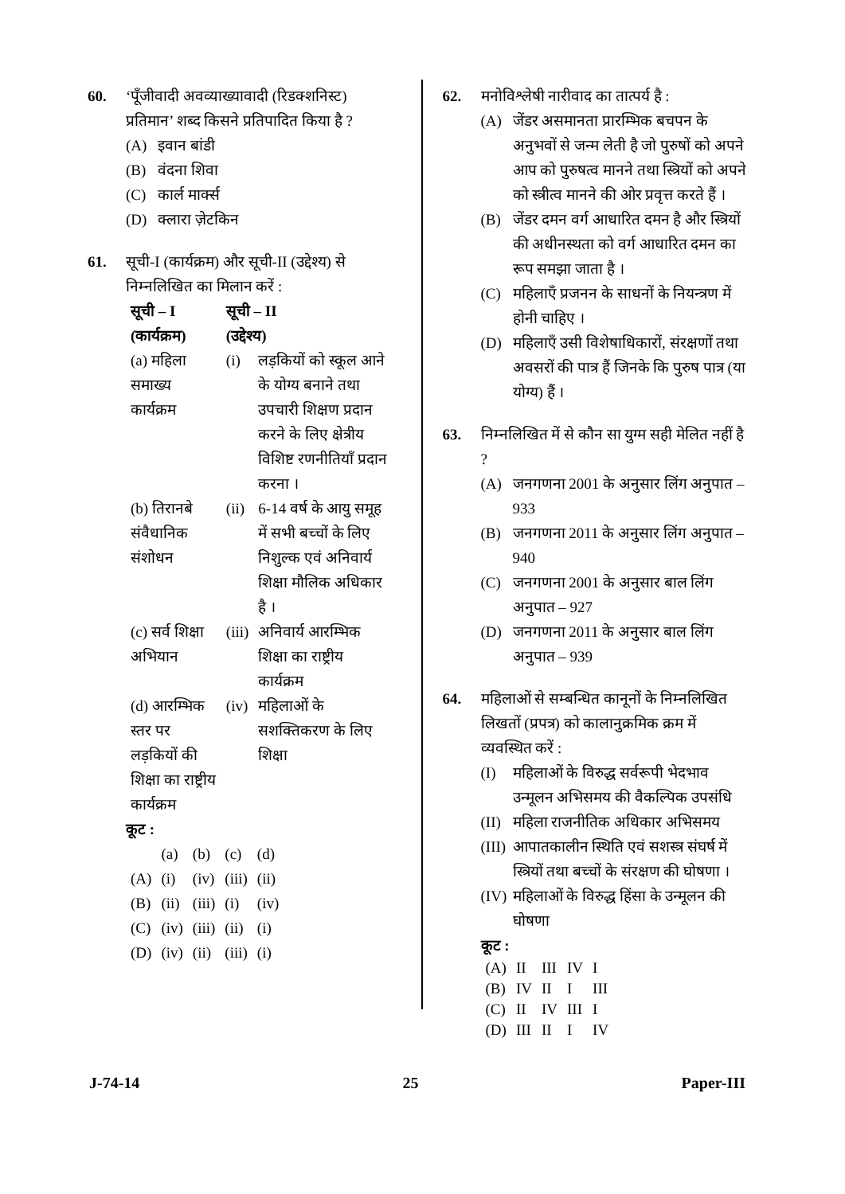60. ‘पूँजीवादी अवव्याख्यावादी (रिडक्शनिस्ट) प्रतिमान’ शब्द किसने प्रतिपादित किया है ?
(A) इवान बांडी
(B) वंदना शिवा
(C) कार्ल मार्क्स
(D) क्लारा ज़ेटकिन
61. सूची-I (कार्यक्रम) और सूची-II (उद्देश्य) से निम्नलिखित का मिलान करें :
| सूची – I (कार्यक्रम) | सूची – II (उद्देश्य) | |
| --- | --- | --- |
| (a) महिला समाख्य कार्यक्रम | (i) | लड़कियों को स्कूल आने के योग्य बनाने तथा उपचारी शिक्षण प्रदान करने के लिए क्षेत्रीय विशिष्ट रणनीतियाँ प्रदान करना । |
| (b) तिरानबे संवैधानिक संशोधन | (ii) | 6-14 वर्ष के आयु समूह में सभी बच्चों के लिए निशुल्क एवं अनिवार्य शिक्षा मौलिक अधिकार है । |
| (c) सर्व शिक्षा अभियान | (iii) | अनिवार्य आरम्भिक शिक्षा का राष्ट्रीय कार्यक्रम |
| (d) आरम्भिक स्तर पर लड़कियों की शिक्षा का राष्ट्रीय कार्यक्रम | (iv) | महिलाओं के सशक्तिकरण के लिए शिक्षा |
कूट :
| | (a) | (b) | (c) | (d) |
| (A) | (i) | (iv) | (iii) | (ii) |
| (B) | (ii) | (iii) | (i) | (iv) |
| (C) | (iv) | (iii) | (ii) | (i) |
| (D) | (iv) | (ii) | (iii) | (i) |
62. मनोविश्लेषी नारीवाद का तात्पर्य है :
(A) जेंडर असमानता प्रारम्भिक बचपन के अनुभवों से जन्म लेती है जो पुरुषों को अपने आप को पुरुषत्व मानने तथा स्त्रियों को अपने को स्त्रीत्व मानने की ओर प्रवृत्त करते हैं ।
(B) जेंडर दमन वर्ग आधारित दमन है और स्त्रियों की अधीनस्थता को वर्ग आधारित दमन का रूप समझा जाता है ।
(C) महिलाएँ प्रजनन के साधनों के नियन्त्रण में होनी चाहिए ।
(D) महिलाएँ उसी विशेषाधिकारों, संरक्षणों तथा अवसरों की पात्र हैं जिनके कि पुरुष पात्र (या योग्य) हैं ।
63. निम्नलिखित में से कौन सा युग्म सही मेलित नहीं है ?
(A) जनगणना 2001 के अनुसार लिंग अनुपात – 933
(B) जनगणना 2011 के अनुसार लिंग अनुपात – 940
(C) जनगणना 2001 के अनुसार बाल लिंग अनुपात – 927
(D) जनगणना 2011 के अनुसार बाल लिंग अनुपात – 939
64. महिलाओं से सम्बन्धित कानूनों के निम्नलिखित लिखतों (प्रपत्र) को कालानुक्रमिक क्रम में व्यवस्थित करें :
(I) महिलाओं के विरुद्ध सर्वरूपी भेदभाव उन्मूलन अभिसमय की वैकल्पिक उपसंधि
(II) महिला राजनीतिक अधिकार अभिसमय
(III) आपातकालीन स्थिति एवं सशस्त्र संघर्ष में स्त्रियों तथा बच्चों के संरक्षण की घोषणा ।
(IV) महिलाओं के विरुद्ध हिंसा के उन्मूलन की घोषणा
कूट :
| (A) | II | III | IV | I |
| (B) | IV | II | I | III |
| (C) | II | IV | III | I |
| (D) | III | II | I | IV |
J-74-14 25 Paper-III